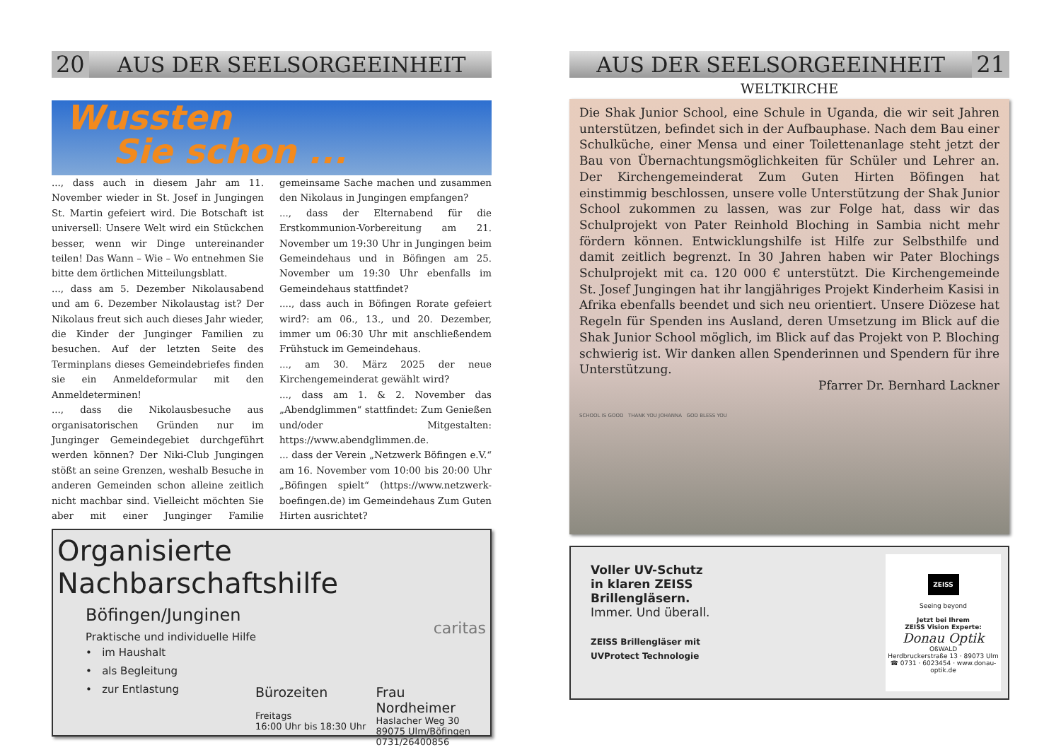20 AUS DER SEELSORGEEINHEIT
Wussten
Sie schon ...
..., dass auch in diesem Jahr am 11. November wieder in St. Josef in Jungingen St. Martin gefeiert wird. Die Botschaft ist universell: Unsere Welt wird ein Stückchen besser, wenn wir Dinge untereinander teilen! Das Wann – Wie – Wo entnehmen Sie bitte dem örtlichen Mitteilungsblatt.
..., dass am 5. Dezember Nikolausabend und am 6. Dezember Nikolaustag ist? Der Nikolaus freut sich auch dieses Jahr wieder, die Kinder der Junginger Familien zu besuchen. Auf der letzten Seite des Terminplans dieses Gemeindebriefes finden sie ein Anmeldeformular mit den Anmeldeterminen!
..., dass die Nikolausbesuche aus organisatorischen Gründen nur im Junginger Gemeindegebiet durchgeführt werden können? Der Niki-Club Jungingen stößt an seine Grenzen, weshalb Besuche in anderen Gemeinden schon alleine zeitlich nicht machbar sind. Vielleicht möchten Sie aber mit einer Junginger Familie gemeinsame Sache machen und zusammen den Nikolaus in Jungingen empfangen?
..., dass der Elternabend für die Erstkommunion-Vorbereitung am 21. November um 19:30 Uhr in Jungingen beim Gemeindehaus und in Böfingen am 25. November um 19:30 Uhr ebenfalls im Gemeindehaus stattfindet?
...., dass auch in Böfingen Rorate gefeiert wird?: am 06., 13., und 20. Dezember, immer um 06:30 Uhr mit anschließendem Frühstuck im Gemeindehaus.
..., am 30. März 2025 der neue Kirchengemeinderat gewählt wird?
..., dass am 1. & 2. November das „Abendglimmen“ stattfindet: Zum Genießen und/oder Mitgestalten: https://www.abendglimmen.de.
... dass der Verein „Netzwerk Böfingen e.V.“ am 16. November vom 10:00 bis 20:00 Uhr „Böfingen spielt“ (https://www.netzwerk-boefingen.de) im Gemeindehaus Zum Guten Hirten ausrichtet?
Organisierte Nachbarschaftshilfe
Böfingen/Junginen
Praktische und individuelle Hilfe
• im Haushalt
• als Begleitung
• zur Entlastung
caritas
Bürozeiten
Freitags
16:00 Uhr bis 18:30 Uhr
Frau Nordheimer
Haslacher Weg 30
89075 Ulm/Böfingen
0731/26400856
AUS DER SEELSORGEEINHEIT 21
WELTKIRCHE
Die Shak Junior School, eine Schule in Uganda, die wir seit Jahren unterstützen, befindet sich in der Aufbauphase. Nach dem Bau einer Schulküche, einer Mensa und einer Toilettenanlage steht jetzt der Bau von Übernachtungsmöglichkeiten für Schüler und Lehrer an. Der Kirchengemeinderat Zum Guten Hirten Böfingen hat einstimmig beschlossen, unsere volle Unterstützung der Shak Junior School zukommen zu lassen, was zur Folge hat, dass wir das Schulprojekt von Pater Reinhold Bloching in Sambia nicht mehr fördern können. Entwicklungshilfe ist Hilfe zur Selbsthilfe und damit zeitlich begrenzt. In 30 Jahren haben wir Pater Blochings Schulprojekt mit ca. 120 000 € unterstützt. Die Kirchengemeinde St. Josef Jungingen hat ihr langjähriges Projekt Kinderheim Kasisi in Afrika ebenfalls beendet und sich neu orientiert. Unsere Diözese hat Regeln für Spenden ins Ausland, deren Umsetzung im Blick auf die Shak Junior School möglich, im Blick auf das Projekt von P. Bloching schwierig ist. Wir danken allen Spenderinnen und Spendern für ihre Unterstützung.
Pfarrer Dr. Bernhard Lackner
SCHOOL IS GOOD THANK YOU JOHANNA GOD BLESS YOU
Voller UV-Schutz
in klaren ZEISS
Brillengläsern.
Immer. Und überall.
ZEISS Brillengläser mit
UVProtect Technologie
ZEISS
Seeing beyond
Jetzt bei Ihrem
ZEISS Vision Experte:
Donau Optik
OßWALD
Herdbruckerstraße 13 · 89073 Ulm
☎ 0731 · 6023454 · www.donau-optik.de